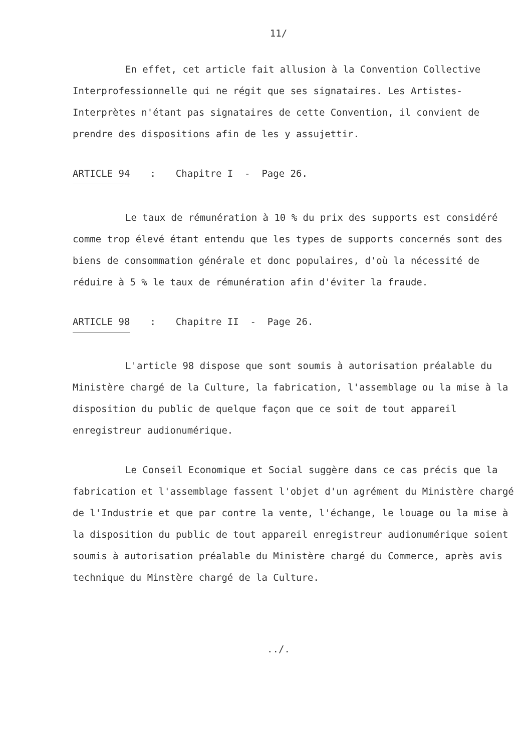11/
En effet, cet article fait allusion à la Convention Collective Interprofessionnelle qui ne régit que ses signataires. Les Artistes-Interprètes n'étant pas signataires de cette Convention, il convient de prendre des dispositions afin de les y assujettir.
ARTICLE 94 : Chapitre I - Page 26.
Le taux de rémunération à 10 % du prix des supports est considéré comme trop élevé étant entendu que les types de supports concernés sont des biens de consommation générale et donc populaires, d'où la nécessité de réduire à 5 % le taux de rémunération afin d'éviter la fraude.
ARTICLE 98 : Chapitre II - Page 26.
L'article 98 dispose que sont soumis à autorisation préalable du Ministère chargé de la Culture, la fabrication, l'assemblage ou la mise à la disposition du public de quelque façon que ce soit de tout appareil enregistreur audionumérique.
Le Conseil Economique et Social suggère dans ce cas précis que la fabrication et l'assemblage fassent l'objet d'un agrément du Ministère chargé de l'Industrie et que par contre la vente, l'échange, le louage ou la mise à la disposition du public de tout appareil enregistreur audionumérique soient soumis à autorisation préalable du Ministère chargé du Commerce, après avis technique du Minstère chargé de la Culture.
../.